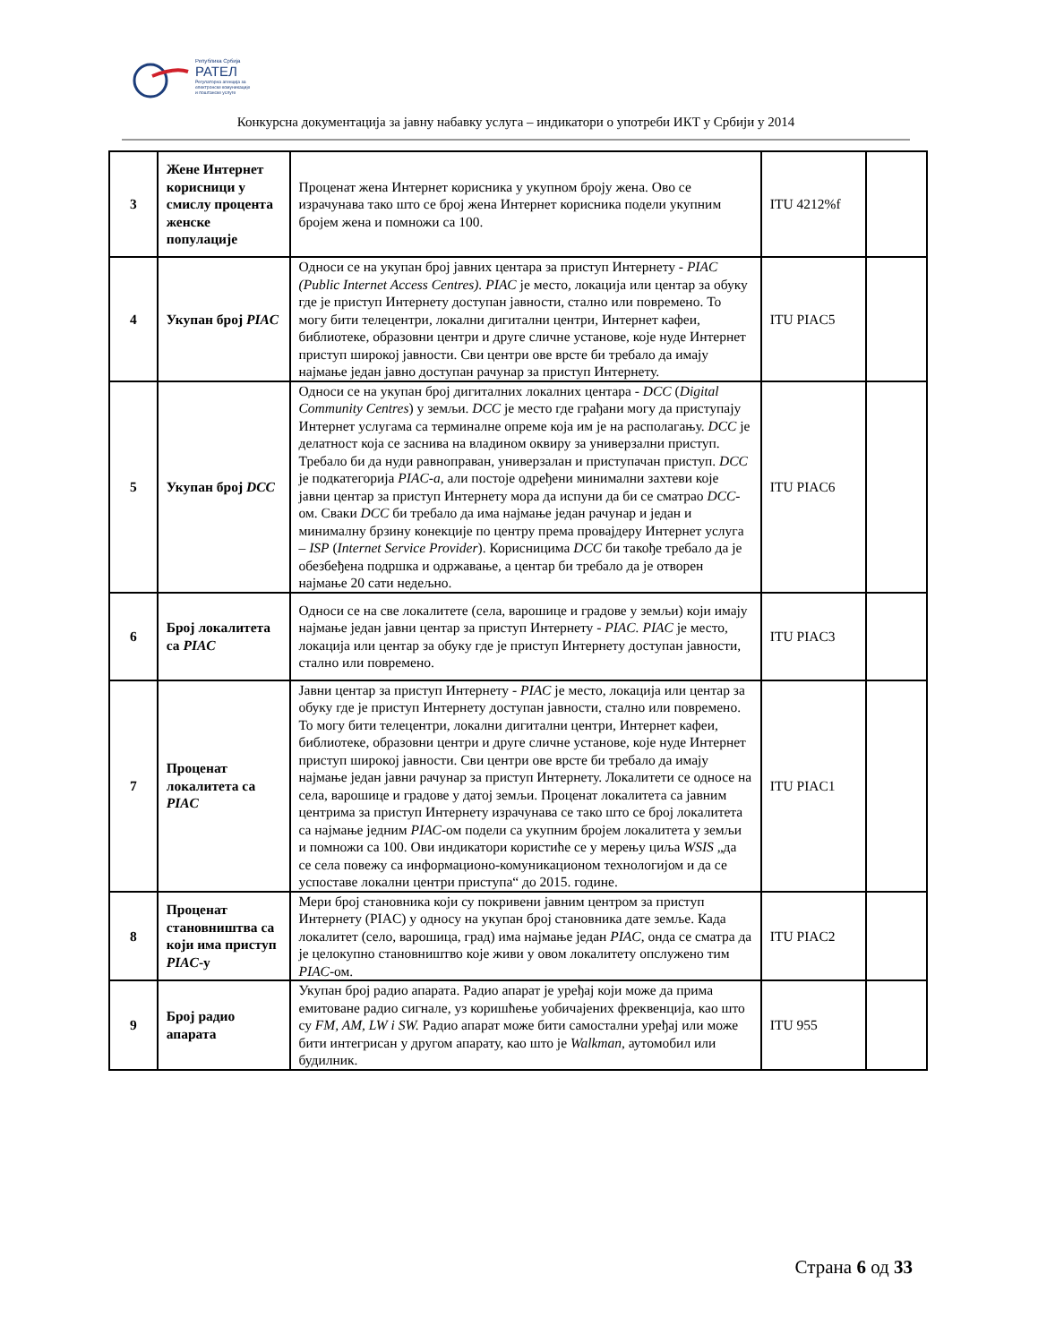Република Србија
РАТЕЛ
Регулаторна агенција за електронске комуникације и поштанске услуге
Конкурсна документација за јавну набавку услуга – индикатори о употреби ИКТ у Србији у 2014
| 3 | Жене Интернет корисници у смислу процента женске популације | Проценат жена Интернет корисника у укупном броју жена. Ово се израчунава тако што се број жена Интернет корисника подели укупним бројем жена и помножи са 100. | ITU 4212%f | |
| 4 | Укупан број PIAC | Односи се на укупан број јавних центара за приступ Интернету - PIAC (Public Internet Access Centres). PIAC је место, локација или центар за обуку где је приступ Интернету доступан јавности, стално или повремено. То могу бити телецентри, локални дигитални центри, Интернет кафеи, библиотеке, образовни центри и друге сличне установе, које нуде Интернет приступ широкој јавности. Сви центри ове врсте би требало да имају најмање један јавно доступан рачунар за приступ Интернету. | ITU PIAC5 | |
| 5 | Укупан број DCC | Односи се на укупан број дигиталних локалних центара - DCC ( Digital Community Centres ) у земљи. DCC је место где грађани могу да приступају Интернет услугама са терминалне опреме која им је на располагању. DCC је делатност која се заснива на владином оквиру за универзални приступ. Требало би да нуди равноправан, универзалан и приступачан приступ. DCC је подкатегорија PIAC-a , али постоје одређени минимални захтеви које јавни центар за приступ Интернету мора да испуни да би се сматрао DCC -ом. Сваки DCC би требало да има најмање један рачунар и један и минималну брзину конекције по центру према провајдеру Интернет услуга – ISP ( Internet Service Provider ). Корисницима DCC би такође требало да је обезбеђена подршка и одржавање, а центар би требало да је отворен најмање 20 сати недељно. | ITU PIAC6 | |
| 6 | Број локалитета са PIAC | Односи се на све локалитете (села, варошице и градове у земљи) који имају најмање један јавни центар за приступ Интернету - PIAC. PIAC је место, локација или центар за обуку где је приступ Интернету доступан јавности, стално или повремено. | ITU PIAC3 | |
| 7 | Проценат локалитета са PIAC | Јавни центар за приступ Интернету - PIAC је место, локација или центар за обуку где је приступ Интернету доступан јавности, стално или повремено. То могу бити телецентри, локални дигитални центри, Интернет кафеи, библиотеке, образовни центри и друге сличне установе, које нуде Интернет приступ широкој јавности. Сви центри ове врсте би требало да имају најмање један јавни рачунар за приступ Интернету. Локалитети се односе на села, варошице и градове у датој земљи. Проценат локалитета са јавним центрима за приступ Интернету израчунава се тако што се број локалитета са најмање једним PIAC -ом подели са укупним бројем локалитета у земљи и помножи са 100. Ови индикатори користиће се у мерењу циља WSIS „да се села повежу са информационо-комуникационом технологијом и да се успоставе локални центри приступа“ до 2015. године. | ITU PIAC1 | |
| 8 | Проценат становништва са који има приступ PIAC -у | Мери број становника који су покривени јавним центром за приступ Интернету (PIAC) у односу на укупан број становника дате земље. Када локалитет (село, варошица, град) има најмање један PIAC , онда се сматра да је целокупно становништво које живи у овом локалитету опслужено тим PIAC -ом. | ITU PIAC2 | |
| 9 | Број радио апарата | Укупан број радио апарата. Радио апарат је уређај који може да прима емитоване радио сигнале, уз коришћење уобичајених фреквенција, као што су FM, AM, LW i SW. Радио апарат може бити самостални уређај или може бити интегрисан у другом апарату, као што је Walkman , аутомобил или будилник. | ITU 955 | |
Страна 6 од 33